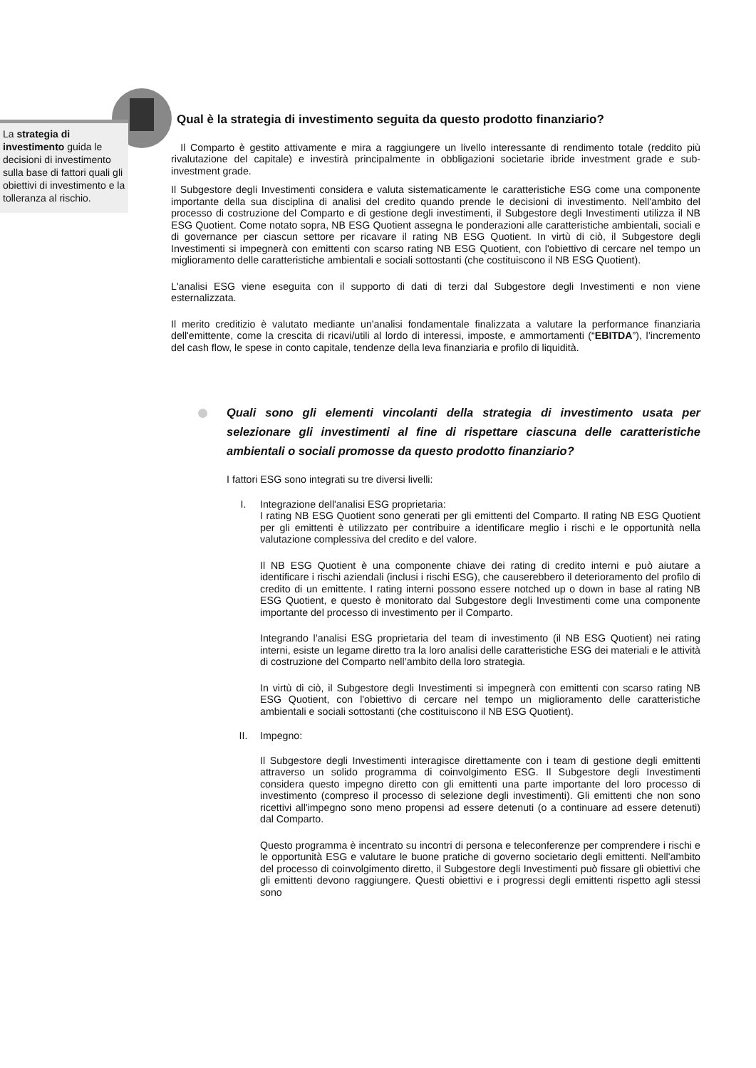La strategia di investimento guida le decisioni di investimento sulla base di fattori quali gli obiettivi di investimento e la tolleranza al rischio.
Qual è la strategia di investimento seguita da questo prodotto finanziario?
Il Comparto è gestito attivamente e mira a raggiungere un livello interessante di rendimento totale (reddito più rivalutazione del capitale) e investirà principalmente in obbligazioni societarie ibride investment grade e sub-investment grade.
Il Subgestore degli Investimenti considera e valuta sistematicamente le caratteristiche ESG come una componente importante della sua disciplina di analisi del credito quando prende le decisioni di investimento. Nell'ambito del processo di costruzione del Comparto e di gestione degli investimenti, il Subgestore degli Investimenti utilizza il NB ESG Quotient. Come notato sopra, NB ESG Quotient assegna le ponderazioni alle caratteristiche ambientali, sociali e di governance per ciascun settore per ricavare il rating NB ESG Quotient. In virtù di ciò, il Subgestore degli Investimenti si impegnerà con emittenti con scarso rating NB ESG Quotient, con l'obiettivo di cercare nel tempo un miglioramento delle caratteristiche ambientali e sociali sottostanti (che costituiscono il NB ESG Quotient).
L'analisi ESG viene eseguita con il supporto di dati di terzi dal Subgestore degli Investimenti e non viene esternalizzata.
Il merito creditizio è valutato mediante un'analisi fondamentale finalizzata a valutare la performance finanziaria dell'emittente, come la crescita di ricavi/utili al lordo di interessi, imposte, e ammortamenti (“EBITDA”), l’incremento del cash flow, le spese in conto capitale, tendenze della leva finanziaria e profilo di liquidità.
Quali sono gli elementi vincolanti della strategia di investimento usata per selezionare gli investimenti al fine di rispettare ciascuna delle caratteristiche ambientali o sociali promosse da questo prodotto finanziario?
I fattori ESG sono integrati su tre diversi livelli:
I. Integrazione dell'analisi ESG proprietaria:
I rating NB ESG Quotient sono generati per gli emittenti del Comparto. Il rating NB ESG Quotient per gli emittenti è utilizzato per contribuire a identificare meglio i rischi e le opportunità nella valutazione complessiva del credito e del valore.
Il NB ESG Quotient è una componente chiave dei rating di credito interni e può aiutare a identificare i rischi aziendali (inclusi i rischi ESG), che causerebbero il deterioramento del profilo di credito di un emittente. I rating interni possono essere notched up o down in base al rating NB ESG Quotient, e questo è monitorato dal Subgestore degli Investimenti come una componente importante del processo di investimento per il Comparto.
Integrando l’analisi ESG proprietaria del team di investimento (il NB ESG Quotient) nei rating interni, esiste un legame diretto tra la loro analisi delle caratteristiche ESG dei materiali e le attività di costruzione del Comparto nell’ambito della loro strategia.
In virtù di ciò, il Subgestore degli Investimenti si impegnerà con emittenti con scarso rating NB ESG Quotient, con l'obiettivo di cercare nel tempo un miglioramento delle caratteristiche ambientali e sociali sottostanti (che costituiscono il NB ESG Quotient).
II. Impegno:
Il Subgestore degli Investimenti interagisce direttamente con i team di gestione degli emittenti attraverso un solido programma di coinvolgimento ESG. Il Subgestore degli Investimenti considera questo impegno diretto con gli emittenti una parte importante del loro processo di investimento (compreso il processo di selezione degli investimenti). Gli emittenti che non sono ricettivi all'impegno sono meno propensi ad essere detenuti (o a continuare ad essere detenuti) dal Comparto.
Questo programma è incentrato su incontri di persona e teleconferenze per comprendere i rischi e le opportunità ESG e valutare le buone pratiche di governo societario degli emittenti. Nell'ambito del processo di coinvolgimento diretto, il Subgestore degli Investimenti può fissare gli obiettivi che gli emittenti devono raggiungere. Questi obiettivi e i progressi degli emittenti rispetto agli stessi sono